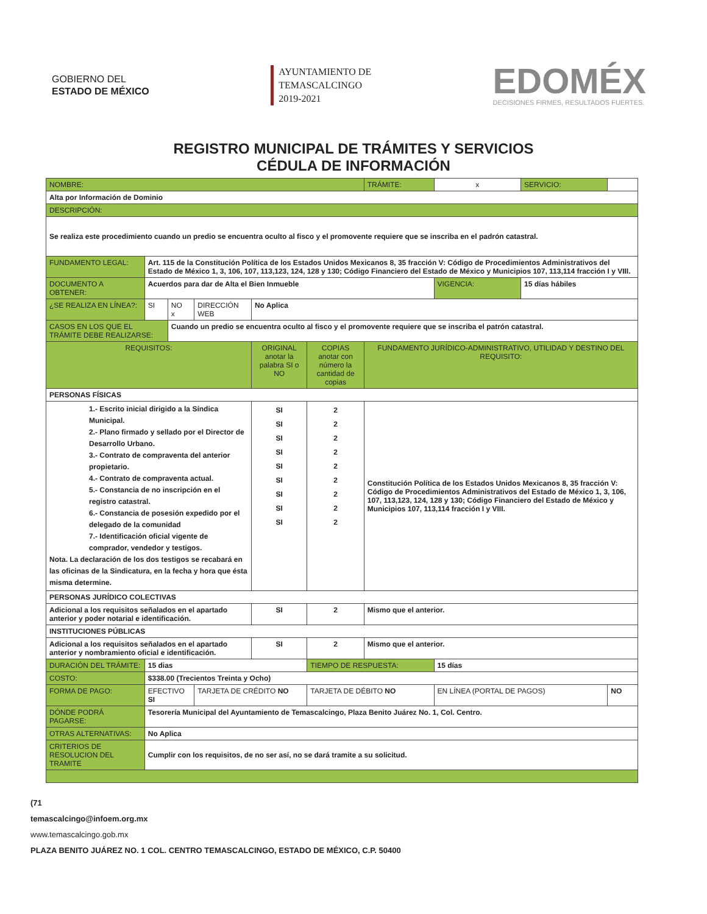GOBIERNO DEL
ESTADO DE MÉXICO
AYUNTAMIENTO DE
TEMASCALCINGO
2019-2021
EDOMÉX
DECISIONES FIRMES, RESULTADOS FUERTES.
REGISTRO MUNICIPAL DE TRÁMITES Y SERVICIOS
CÉDULA DE INFORMACIÓN
| NOMBRE: | | | | | | TRÁMITE: | x | SERVICIO: | |
| Alta por Información de Dominio | | | | | | | | | |
| DESCRIPCIÓN: | | | | | | | | | |
| Se realiza este procedimiento cuando un predio se encuentra oculto al fisco y el promovente requiere que se inscriba en el padrón catastral. | | | | | | | | | |
| FUNDAMENTO LEGAL: | Art. 115 de la Constitución Política de los Estados Unidos Mexicanos 8, 35 fracción V: Código de Procedimientos Administrativos del Estado de México 1, 3, 106, 107, 113,123, 124, 128 y 130; Código Financiero del Estado de México y Municipios 107, 113,114 fracción I y VIII. | | | | | | | | |
| DOCUMENTO A OBTENER: | Acuerdos para dar de Alta el Bien Inmueble | | | | | | VIGENCIA: | 15 días hábiles | |
| ¿SE REALIZA EN LÍNEA?: | SI | NO x | DIRECCIÓN WEB | No Aplica | | | | | |
| CASOS EN LOS QUE EL TRÁMITE DEBE REALIZARSE: | | Cuando un predio se encuentra oculto al fisco y el promovente requiere que se inscriba el patrón catastral. | | | | | | | |
| REQUISITOS: | | | | ORIGINAL anotar la palabra SI o NO | COPIAS anotar con número la cantidad de copias | FUNDAMENTO JURÍDICO-ADMINISTRATIVO, UTILIDAD Y DESTINO DEL REQUISITO: | | | |
| PERSONAS FÍSICAS | | | | | | | | | |
| 1.- Escrito inicial dirigido a la Síndica Municipal. 2.- Plano firmado y sellado por el Director de Desarrollo Urbano. 3.- Contrato de compraventa del anterior propietario. 4.- Contrato de compraventa actual. 5.- Constancia de no inscripción en el registro catastral. 6.- Constancia de posesión expedido por el delegado de la comunidad 7.- Identificación oficial vigente de comprador, vendedor y testigos. Nota. La declaración de los dos testigos se recabará en las oficinas de la Sindicatura, en la fecha y hora que ésta misma determine. | | | | SI SI SI SI SI SI SI SI SI | 2 2 2 2 2 2 2 2 2 | Constitución Política de los Estados Unidos Mexicanos 8, 35 fracción V: Código de Procedimientos Administrativos del Estado de México 1, 3, 106, 107, 113,123, 124, 128 y 130; Código Financiero del Estado de México y Municipios 107, 113,114 fracción I y VIII. | | | |
| PERSONAS JURÍDICO COLECTIVAS | | | | | | | | | |
| Adicional a los requisitos señalados en el apartado anterior y poder notarial e identificación. | | | | SI | 2 | Mismo que el anterior. | | | |
| INSTITUCIONES PÚBLICAS | | | | | | | | | |
| Adicional a los requisitos señalados en el apartado anterior y nombramiento oficial e identificación. | | | | SI | 2 | Mismo que el anterior. | | | |
| DURACIÓN DEL TRÁMITE: | 15 dias | | | | TIEMPO DE RESPUESTA: | | 15 días | | |
| COSTO: | $338.00 (Trecientos Treinta y Ocho) | | | | | | | | |
| FORMA DE PAGO: | EFECTIVO SI | | TARJETA DE CRÉDITO NO | | TARJETA DE DÉBITO NO | | EN LÍNEA (PORTAL DE PAGOS) | | NO |
| DÓNDE PODRÁ PAGARSE: | Tesorería Municipal del Ayuntamiento de Temascalcingo, Plaza Benito Juárez No. 1, Col. Centro. | | | | | | | | |
| OTRAS ALTERNATIVAS: | No Aplica | | | | | | | | |
| CRITERIOS DE RESOLUCION DEL TRAMITE | Cumplir con los requisitos, de no ser así, no se dará tramite a su solicitud. | | | | | | | | |
(71
temascalcingo@infoem.org.mx
www.temascalcingo.gob.mx
PLAZA BENITO JUÁREZ NO. 1 COL. CENTRO TEMASCALCINGO, ESTADO DE MÉXICO, C.P. 50400